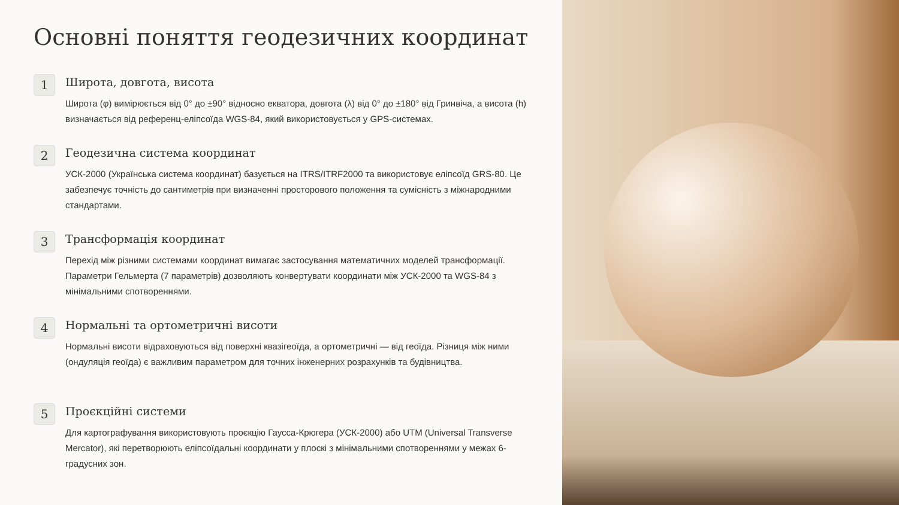Основні поняття геодезичних координат
1
Широта, довгота, висота
Широта (φ) вимірюється від 0° до ±90° відносно екватора, довгота (λ) від 0° до ±180° від Гринвіча, а висота (h) визначається від референц-еліпсоїда WGS-84, який використовується у GPS-системах.
2
Геодезична система координат
УСК-2000 (Українська система координат) базується на ITRS/ITRF2000 та використовує еліпсоїд GRS-80. Це забезпечує точність до сантиметрів при визначенні просторового положення та сумісність з міжнародними стандартами.
3
Трансформація координат
Перехід між різними системами координат вимагає застосування математичних моделей трансформації. Параметри Гельмерта (7 параметрів) дозволяють конвертувати координати між УСК-2000 та WGS-84 з мінімальними спотвореннями.
4
Нормальні та ортометричні висоти
Нормальні висоти відраховуються від поверхні квазігеоїда, а ортометричні — від геоїда. Різниця між ними (ондуляція геоїда) є важливим параметром для точних інженерних розрахунків та будівництва.
5
Проєкційні системи
Для картографування використовують проєкцію Гаусса-Крюгера (УСК-2000) або UTM (Universal Transverse Mercator), які перетворюють еліпсоїдальні координати у плоскі з мінімальними спотвореннями у межах 6-градусних зон.